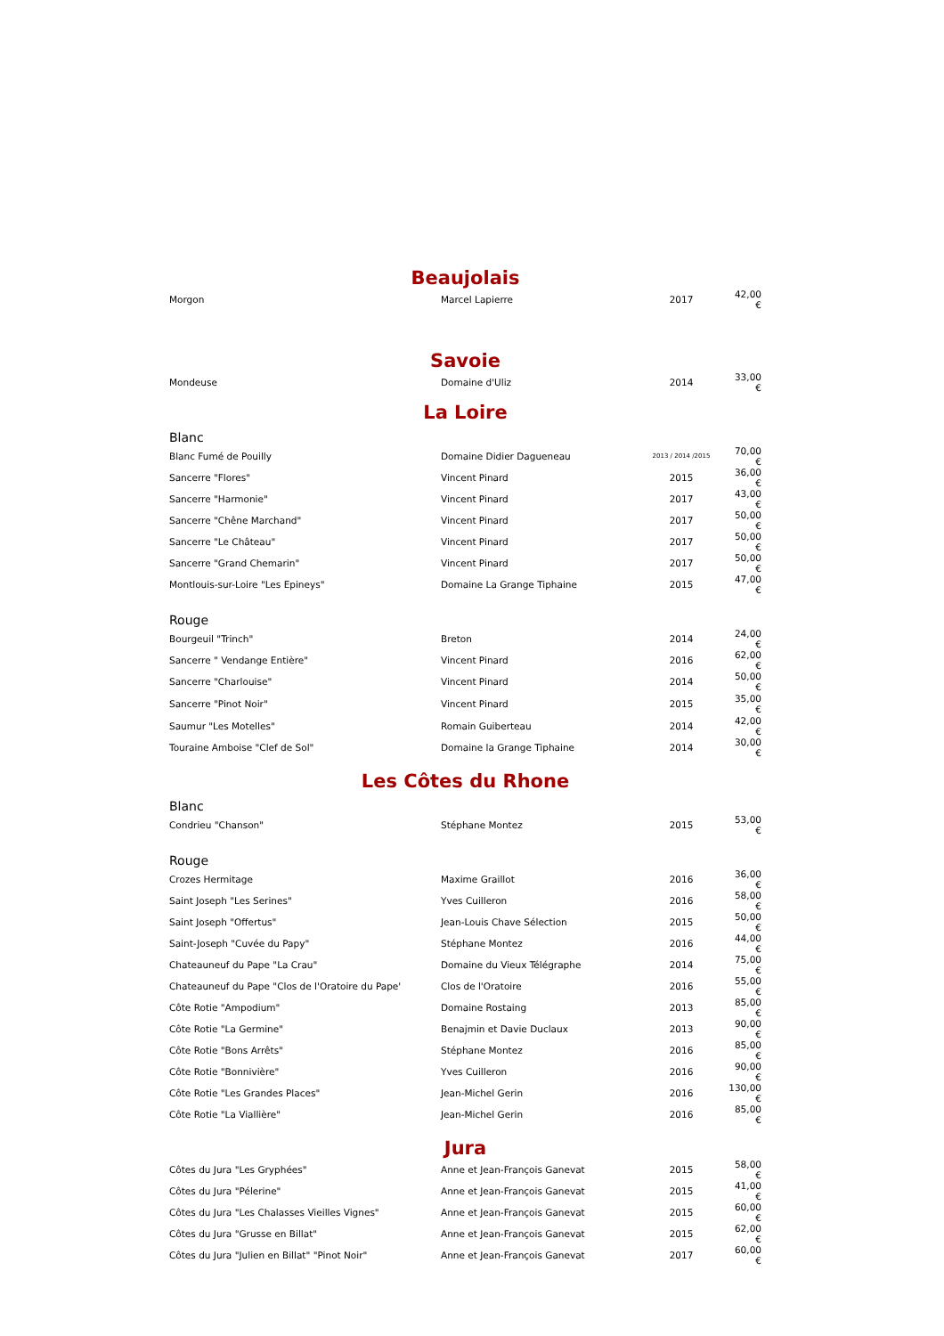Beaujolais
| Morgon | Marcel Lapierre | 2017 | 42,00 € |
Savoie
| Mondeuse | Domaine d'Uliz | 2014 | 33,00 € |
La Loire
| Blanc | | | |
| Blanc Fumé de Pouilly | Domaine Didier Dagueneau | 2013 / 2014 /2015 | 70,00 € |
| Sancerre "Flores" | Vincent Pinard | 2015 | 36,00 € |
| Sancerre "Harmonie" | Vincent Pinard | 2017 | 43,00 € |
| Sancerre "Chêne Marchand" | Vincent Pinard | 2017 | 50,00 € |
| Sancerre "Le Château" | Vincent Pinard | 2017 | 50,00 € |
| Sancerre "Grand Chemarin" | Vincent Pinard | 2017 | 50,00 € |
| Montlouis-sur-Loire "Les Epineys" | Domaine La Grange Tiphaine | 2015 | 47,00 € |
| Rouge | | | |
| Bourgeuil "Trinch" | Breton | 2014 | 24,00 € |
| Sancerre " Vendange Entière" | Vincent Pinard | 2016 | 62,00 € |
| Sancerre "Charlouise" | Vincent Pinard | 2014 | 50,00 € |
| Sancerre "Pinot Noir" | Vincent Pinard | 2015 | 35,00 € |
| Saumur "Les Motelles" | Romain Guiberteau | 2014 | 42,00 € |
| Touraine Amboise "Clef de Sol" | Domaine la Grange Tiphaine | 2014 | 30,00 € |
Les Côtes du Rhone
| Blanc | | | |
| Condrieu "Chanson" | Stéphane Montez | 2015 | 53,00 € |
| Rouge | | | |
| Crozes Hermitage | Maxime Graillot | 2016 | 36,00 € |
| Saint Joseph "Les Serines" | Yves Cuilleron | 2016 | 58,00 € |
| Saint Joseph "Offertus" | Jean-Louis Chave Sélection | 2015 | 50,00 € |
| Saint-Joseph "Cuvée du Papy" | Stéphane Montez | 2016 | 44,00 € |
| Chateauneuf du Pape "La Crau" | Domaine du Vieux Télégraphe | 2014 | 75,00 € |
| Chateauneuf du Pape "Clos de l'Oratoire du Pape' | Clos de l'Oratoire | 2016 | 55,00 € |
| Côte Rotie "Ampodium" | Domaine Rostaing | 2013 | 85,00 € |
| Côte Rotie "La Germine" | Benajmin et Davie Duclaux | 2013 | 90,00 € |
| Côte Rotie "Bons Arrêts" | Stéphane Montez | 2016 | 85,00 € |
| Côte Rotie "Bonnivière" | Yves Cuilleron | 2016 | 90,00 € |
| Côte Rotie "Les Grandes Places" | Jean-Michel Gerin | 2016 | 130,00 € |
| Côte Rotie "La Viallière" | Jean-Michel Gerin | 2016 | 85,00 € |
Jura
| Côtes du Jura "Les Gryphées" | Anne et Jean-François Ganevat | 2015 | 58,00 € |
| Côtes du Jura "Pélerine" | Anne et Jean-François Ganevat | 2015 | 41,00 € |
| Côtes du Jura "Les Chalasses Vieilles Vignes" | Anne et Jean-François Ganevat | 2015 | 60,00 € |
| Côtes du Jura "Grusse en Billat" | Anne et Jean-François Ganevat | 2015 | 62,00 € |
| Côtes du Jura "Julien en Billat" "Pinot Noir" | Anne et Jean-François Ganevat | 2017 | 60,00 € |